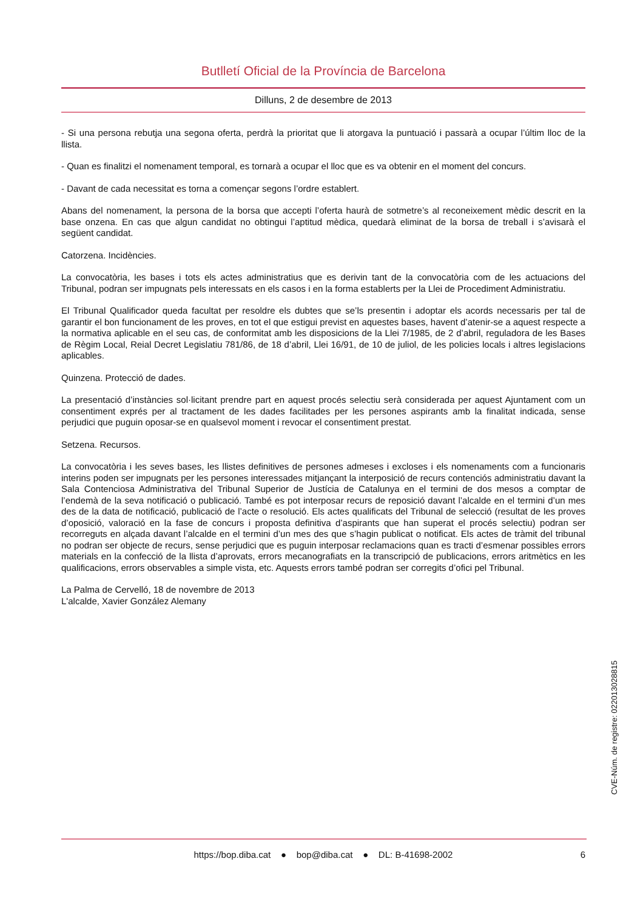Butlletí Oficial de la Província de Barcelona
Dilluns, 2 de desembre de 2013
- Si una persona rebutja una segona oferta, perdrà la prioritat que li atorgava la puntuació i passarà a ocupar l’últim lloc de la llista.
- Quan es finalitzi el nomenament temporal, es tornarà a ocupar el lloc que es va obtenir en el moment del concurs.
- Davant de cada necessitat es torna a començar segons l’ordre establert.
Abans del nomenament, la persona de la borsa que accepti l’oferta haurà de sotmetre’s al reconeixement mèdic descrit en la base onzena. En cas que algun candidat no obtingui l’aptitud mèdica, quedarà eliminat de la borsa de treball i s’avisarà el següent candidat.
Catorzena. Incidències.
La convocatòria, les bases i tots els actes administratius que es derivin tant de la convocatòria com de les actuacions del Tribunal, podran ser impugnats pels interessats en els casos i en la forma establerts per la Llei de Procediment Administratiu.
El Tribunal Qualificador queda facultat per resoldre els dubtes que se’ls presentin i adoptar els acords necessaris per tal de garantir el bon funcionament de les proves, en tot el que estigui previst en aquestes bases, havent d’atenir-se a aquest respecte a la normativa aplicable en el seu cas, de conformitat amb les disposicions de la Llei 7/1985, de 2 d’abril, reguladora de les Bases de Règim Local, Reial Decret Legislatiu 781/86, de 18 d’abril, Llei 16/91, de 10 de juliol, de les policies locals i altres legislacions aplicables.
Quinzena. Protecció de dades.
La presentació d’instàncies sol·licitant prendre part en aquest procés selectiu serà considerada per aquest Ajuntament com un consentiment exprés per al tractament de les dades facilitades per les persones aspirants amb la finalitat indicada, sense perjudici que puguin oposar-se en qualsevol moment i revocar el consentiment prestat.
Setzena. Recursos.
La convocatòria i les seves bases, les llistes definitives de persones admeses i excloses i els nomenaments com a funcionaris interins poden ser impugnats per les persones interessades mitjançant la interposició de recurs contenciós administratiu davant la Sala Contenciosa Administrativa del Tribunal Superior de Justícia de Catalunya en el termini de dos mesos a comptar de l’endemà de la seva notificació o publicació. També es pot interposar recurs de reposició davant l’alcalde en el termini d’un mes des de la data de notificació, publicació de l’acte o resolució. Els actes qualificats del Tribunal de selecció (resultat de les proves d’oposició, valoració en la fase de concurs i proposta definitiva d’aspirants que han superat el procés selectiu) podran ser recorreguts en alçada davant l’alcalde en el termini d’un mes des que s’hagin publicat o notificat. Els actes de tràmit del tribunal no podran ser objecte de recurs, sense perjudici que es puguin interposar reclamacions quan es tracti d’esmenar possibles errors materials en la confecció de la llista d’aprovats, errors mecanografiats en la transcripció de publicacions, errors aritmètics en les qualificacions, errors observables a simple vista, etc. Aquests errors també podran ser corregits d’ofici pel Tribunal.
La Palma de Cervelló, 18 de novembre de 2013
L'alcalde, Xavier González Alemany
CVE-Núm. de registre: 022013028815
https://bop.diba.cat ● bop@diba.cat ● DL: B-41698-2002 6